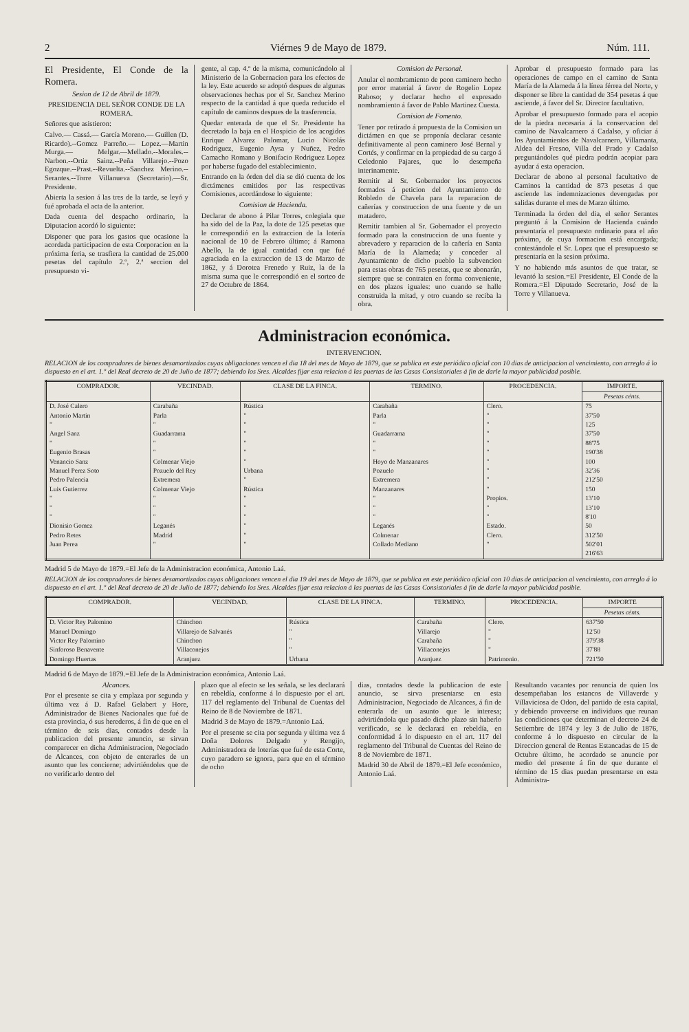2 Viérnes 9 de Mayo de 1879. Núm. 111.
El Presidente, El Conde de la Romera.
Sesion de 12 de Abril de 1879.
PRESIDENCIA DEL SEÑOR CONDE DE LA ROMERA.
Señores que asistieron:
Calvo.— Cassá.— García Moreno.— Guillen (D. Ricardo).--Gomez Parreño.— Lopez.—Martin Murga.— Melgar.—Mellado.--Morales.--Narbon.--Ortiz Sainz.--Peña Villarejo.--Pozo Egozque.--Prast.--Revuelta.--Sanchez Merino.--Serantes.--Torre Villanueva (Secretario).—Sr. Presidente.
Abierta la sesion á las tres de la tarde, se leyó y fué aprobada el acta de la anterior.
Dada cuenta del despacho ordinario, la Diputacion acordó lo siguiente:
Disponer que para los gastos que ocasione la acordada participacion de esta Corporacion en la próxima feria, se trasfiera la cantidad de 25.000 pesetas del capítulo 2.º, 2.ª seccion del presupuesto vi-
gente, al cap. 4.º de la misma, comunicándolo al Ministerio de la Gobernacion para los efectos de la ley. Este acuerdo se adoptó despues de algunas observaciones hechas por el Sr. Sanchez Merino respecto de la cantidad á que queda reducido el capítulo de caminos despues de la trasferencia.
Quedar enterada de que el Sr. Presidente ha decretado la baja en el Hospicio de los acogidos Enrique Alvarez Palomar, Lucio Nicolás Rodriguez, Eugenio Aysa y Nuñez, Pedro Camacho Romano y Bonifacio Rodriguez Lopez por haberse fugado del establecimiento.
Entrando en la órden del dia se dió cuenta de los dictámenes emitidos por las respectivas Comisiones, acordándose lo siguiente:
Comision de Hacienda.
Declarar de abono á Pilar Torres, colegiala que ha sido del de la Paz, la dote de 125 pesetas que le correspondió en la extraccion de la lotería nacional de 10 de Febrero último; á Ramona Abello, la de igual cantidad con que fué agraciada en la extraccion de 13 de Marzo de 1862, y á Dorotea Frenedo y Ruiz, la de la misma suma que le correspondió en el sorteo de 27 de Octubre de 1864.
Comision de Personal.
Anular el nombramiento de peon caminero hecho por error material á favor de Rogelio Lopez Raboso; y declarar hecho el expresado nombramiento á favor de Pablo Martinez Cuesta.
Comision de Fomento.
Tener por retirado á propuesta de la Comision un dictámen en que se proponía declarar cesante definitivamente al peon caminero José Bernal y Cortés, y confirmar en la propiedad de su cargo á Celedonio Pajares, que lo desempeña interinamente.
Remitir al Sr. Gobernador los proyectos formados á peticion del Ayuntamiento de Robledo de Chavela para la reparacion de cañerías y construccion de una fuente y de un matadero.
Remitir tambien al Sr. Gobernador el proyecto formado para la construccion de una fuente y abrevadero y reparacion de la cañería en Santa María de la Alameda; y conceder al Ayuntamiento de dicho pueblo la subvencion para estas obras de 765 pesetas, que se abonarán, siempre que se contraten en forma conveniente, en dos plazos iguales: uno cuando se halle construida la mitad, y otro cuando se reciba la obra.
Aprobar el presupuesto formado para las operaciones de campo en el camino de Santa María de la Alameda á la línea férrea del Norte, y disponer se libre la cantidad de 354 pesetas á que asciende, á favor del Sr. Director facultativo.
Aprobar el presupuesto formado para el acopio de la piedra necesaria á la conservacion del camino de Navalcarnero á Cadalso, y oficiar á los Ayuntamientos de Navalcarnero, Villamanta, Aldea del Fresno, Villa del Prado y Cadalso preguntándoles qué piedra podrán acopiar para ayudar á esta operacion.
Declarar de abono al personal facultativo de Caminos la cantidad de 873 pesetas á que asciende las indemnizaciones devengadas por salidas durante el mes de Marzo último.
Terminada la órden del dia, el señor Serantes preguntó á la Comision de Hacienda cuándo presentaría el presupuesto ordinario para el año próximo, de cuya formacion está encargada; contestándole el Sr. Lopez que el presupuesto se presentaría en la sesion próxima.
Y no habiendo más asuntos de que tratar, se levantó la sesion.=El Presidente, El Conde de la Romera.=El Diputado Secretario, José de la Torre y Villanueva.
Administracion económica.
INTERVENCION.
RELACION de los compradores de bienes desamortizados cuyas obligaciones vencen el dia 18 del mes de Mayo de 1879, que se publica en este periódico oficial con 10 dias de anticipacion al vencimiento, con arreglo á lo dispuesto en el art. 1.º del Real decreto de 20 de Julio de 1877; debiendo los Sres. Alcaldes fijar esta relacion á las puertas de las Casas Consistoriales á fin de darle la mayor publicidad posible.
| COMPRADOR. | VECINDAD. | CLASE DE LA FINCA. | TERMINO. | PROCEDENCIA. | IMPORTE. |
| --- | --- | --- | --- | --- | --- |
| | | | | | Pesetas cénts. |
| D. José Calero | Carabaña | Rústica | Carabaña | Clero. | 75 |
| Antonio Martin | Parla | " | Parla | " | 37'50 |
| " | " | " | " | " | 125 |
| Angel Sanz | Guadarrama | " | Guadarrama | " | 37'50 |
| " | " | " | " | " | 88'75 |
| Eugenio Brasas | " | " | " | " | 190'38 |
| Venancio Sanz | Colmenar Viejo | " | Hoyo de Manzanares | " | 100 |
| Manuel Perez Soto | Pozuelo del Rey | Urbana | Pozuelo | " | 32'36 |
| Pedro Palencia | Extremera | " | Extremera | " | 212'50 |
| Luis Gutierrez | Colmenar Viejo | Rústica | Manzanares | " | 150 |
| " | " | " | " | Propios. | 13'10 |
| " | " | " | " | " | 13'10 |
| " | " | " | " | " | 8'10 |
| Dionisio Gomez | Leganés | " | Leganés | Estado. | 50 |
| Pedro Retes | Madrid | " | Colmenar | Clero. | 312'50 |
| Juan Perea | " | " | Collado Mediano | " | 502'01 |
| | | | | | 216'63 |
Madrid 5 de Mayo de 1879.=El Jefe de la Administracion económica, Antonio Laá.
RELACION de los compradores de bienes desamortizados cuyas obligaciones vencen el dia 19 del mes de Mayo de 1879, que se publica en este periódico oficial con 10 dias de anticipacion al vencimiento, con arreglo á lo dispuesto en el art. 1.º del Real decreto de 20 de Julio de 1877; debiendo los Sres. Alcaldes fijar esta relacion á las puertas de las Casas Consistoriales á fin de darle la mayor publicidad posible.
| COMPRADOR. | VECINDAD. | CLASE DE LA FINCA. | TERMINO. | PROCEDENCIA. | IMPORTE |
| --- | --- | --- | --- | --- | --- |
| | | | | | Pesetas cénts. |
| D. Victor Rey Palomino | Chinchon | Rústica | Carabaña | Clero. | 637'50 |
| Manuel Domingo | Villarejo de Salvanés | " | Villarejo | " | 12'50 |
| Victor Rey Palomino | Chinchon | " | Carabaña | " | 379'38 |
| Sinforoso Benavente | Villaconejos | " | Villaconejos | " | 37'88 |
| Domingo Huertas | Aranjuez | Urbana | Aranjuez | Patrimonio. | 721'50 |
Madrid 6 de Mayo de 1879.=El Jefe de la Administracion económica, Antonio Laá.
Alcances.
Por el presente se cita y emplaza por segunda y última vez á D. Rafael Gelabert y Hore, Administrador de Bienes Nacionales que fué de esta provincia, ó sus herederos, á fin de que en el término de seis dias, contados desde la publicacion del presente anuncio, se sirvan comparecer en dicha Administracion, Negociado de Alcances, con objeto de enterarles de un asunto que les concierne; advirtiéndoles que de no verificarlo dentro del
plazo que al efecto se les señala, se les declarará en rebeldía, conforme á lo dispuesto por el art. 117 del reglamento del Tribunal de Cuentas del Reino de 8 de Noviembre de 1871.
Madrid 3 de Mayo de 1879.=Antonio Laá.
Por el presente se cita por segunda y última vez á Doña Dolores Delgado y Rengijo, Administradora de loterías que fué de esta Corte, cuyo paradero se ignora, para que en el término de ocho
dias, contados desde la publicacion de este anuncio, se sirva presentarse en esta Administracion, Negociado de Alcances, á fin de enterarla de un asunto que le interesa; advirtiéndola que pasado dicho plazo sin haberlo verificado, se le declarará en rebeldía, en conformidad á lo dispuesto en el art. 117 del reglamento del Tribunal de Cuentas del Reino de 8 de Noviembre de 1871.
Madrid 30 de Abril de 1879.=El Jefe económico, Antonio Laá.
Resultando vacantes por renuncia de quien los desempeñaban los estancos de Villaverde y Villaviciosa de Odon, del partido de esta capital, y debiendo proveerse en individuos que reunan las condiciones que determinan el decreto 24 de Setiembre de 1874 y ley 3 de Julio de 1876, conforme á lo dispuesto en circular de la Direccion general de Rentas Estancadas de 15 de Octubre último, he acordado se anuncie por medio del presente á fin de que durante el término de 15 dias puedan presentarse en esta Administra-